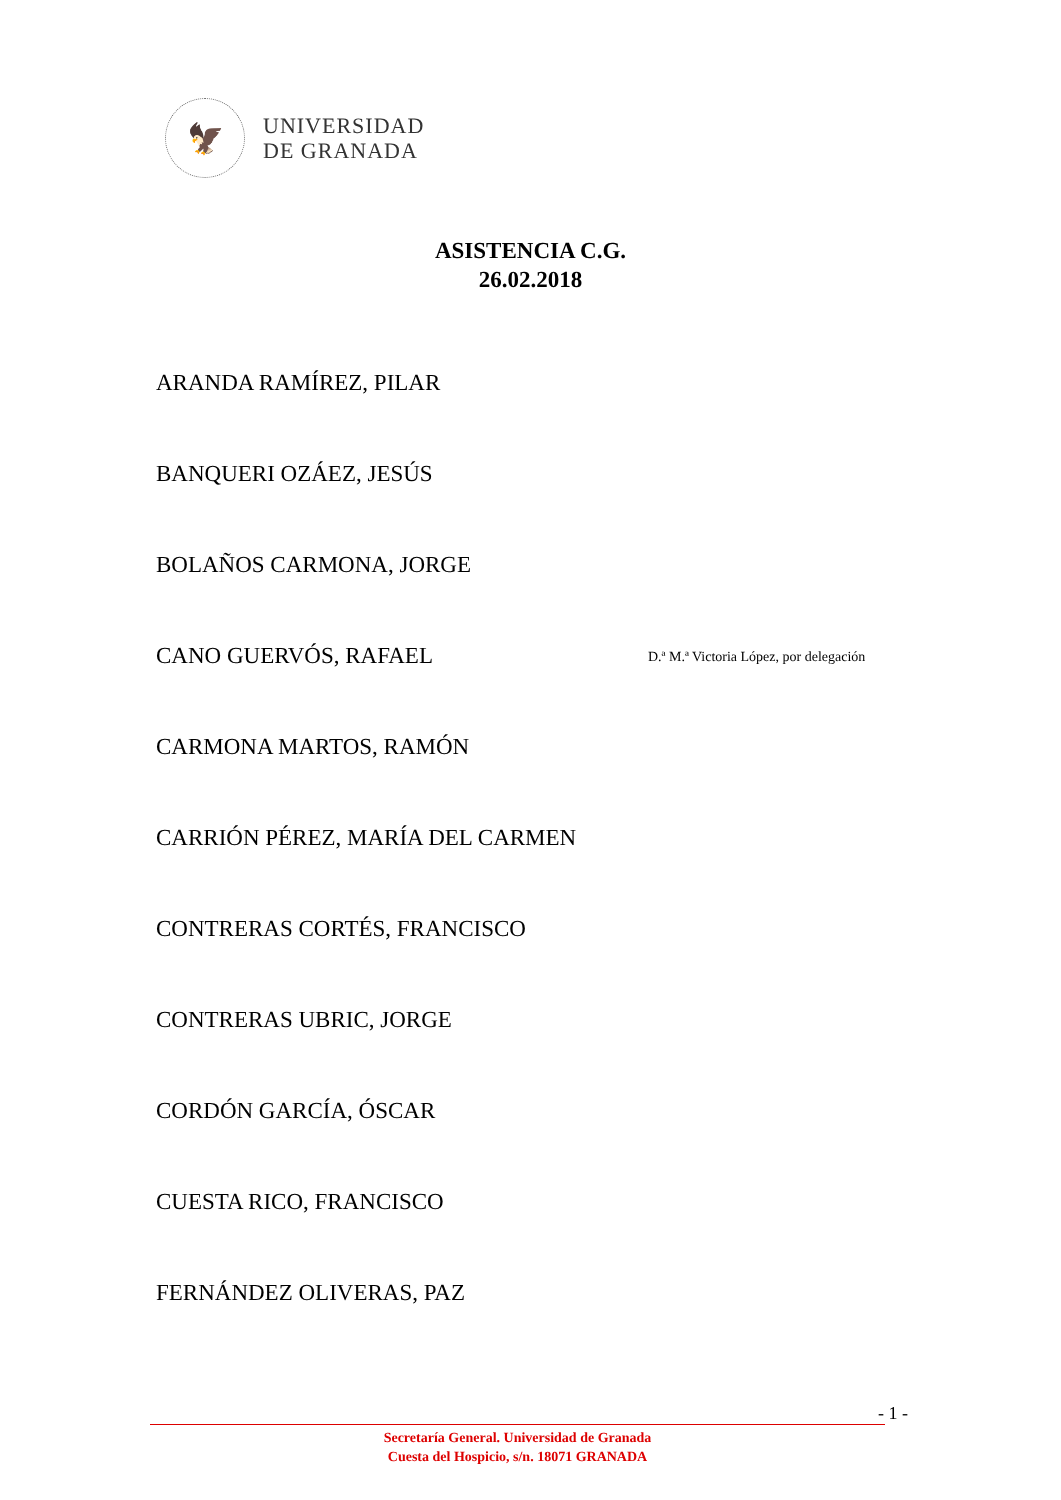🦅
UNIVERSIDAD
DE GRANADA
ASISTENCIA C.G.
26.02.2018
ARANDA RAMÍREZ, PILAR
BANQUERI OZÁEZ, JESÚS
BOLAÑOS CARMONA, JORGE
CANO GUERVÓS, RAFAEL
D.ª M.ª Victoria López, por delegación
CARMONA MARTOS, RAMÓN
CARRIÓN PÉREZ, MARÍA DEL CARMEN
CONTRERAS CORTÉS, FRANCISCO
CONTRERAS UBRIC, JORGE
CORDÓN GARCÍA, ÓSCAR
CUESTA RICO, FRANCISCO
FERNÁNDEZ OLIVERAS, PAZ
- 1 -
Secretaría General. Universidad de Granada
Cuesta del Hospicio, s/n. 18071 GRANADA